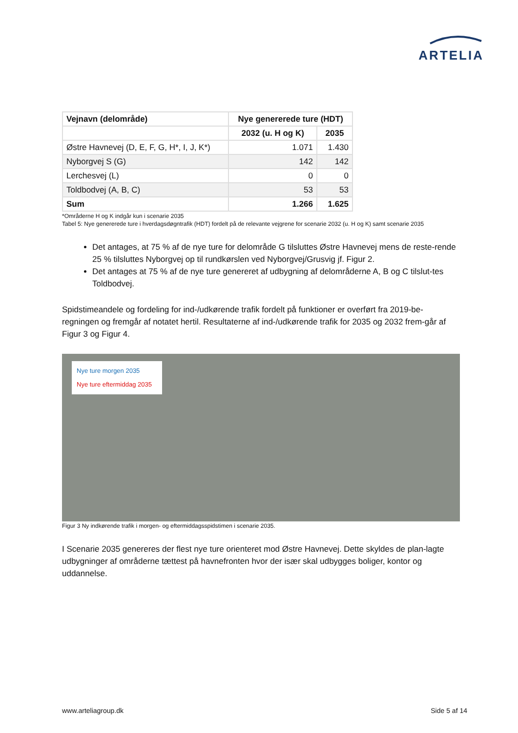ARTELIA
| Vejnavn (delområde) | Nye genererede ture (HDT) | |
| --- | --- | --- |
| | 2032 (u. H og K) | 2035 |
| Østre Havnevej (D, E, F, G, H*, I, J, K*) | 1.071 | 1.430 |
| Nyborgvej S (G) | 142 | 142 |
| Lerchesvej (L) | 0 | 0 |
| Toldbodvej (A, B, C) | 53 | 53 |
| Sum | 1.266 | 1.625 |
*Områderne H og K indgår kun i scenarie 2035
Tabel 5: Nye genererede ture i hverdagsdøgntrafik (HDT) fordelt på de relevante vejgrene for scenarie 2032 (u. H og K) samt scenarie 2035
Det antages, at 75 % af de nye ture for delområde G tilsluttes Østre Havnevej mens de reste-rende 25 % tilsluttes Nyborgvej op til rundkørslen ved Nyborgvej/Grusvig jf. Figur 2.
Det antages at 75 % af de nye ture genereret af udbygning af delområderne A, B og C tilslut-tes Toldbodvej.
Spidstimeandele og fordeling for ind-/udkørende trafik fordelt på funktioner er overført fra 2019-be-regningen og fremgår af notatet hertil. Resultaterne af ind-/udkørende trafik for 2035 og 2032 frem-går af Figur 3 og Figur 4.
Nye ture morgen 2035
Nye ture eftermiddag 2035
Figur 3 Ny indkørende trafik i morgen- og eftermiddagsspidstimen i scenarie 2035.
I Scenarie 2035 genereres der flest nye ture orienteret mod Østre Havnevej. Dette skyldes de plan-lagte udbygninger af områderne tættest på havnefronten hvor der især skal udbygges boliger, kontor og uddannelse.
www.arteliagroup.dk Side 5 af 14